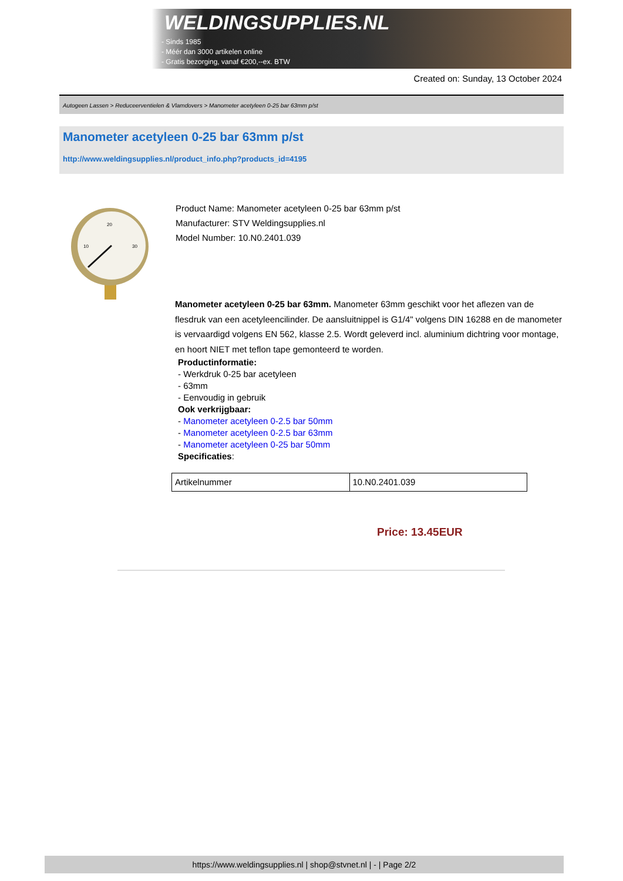WELDINGSUPPLIES.NL
- Sinds 1985
- Méér dan 3000 artikelen online
- Gratis bezorging, vanaf €200,--ex. BTW
Created on: Sunday, 13 October 2024
Autogeen Lassen > Reduceerventielen & Vlamdovers > Manometer acetyleen 0-25 bar 63mm p/st
Manometer acetyleen 0-25 bar 63mm p/st
http://www.weldingsupplies.nl/product_info.php?products_id=4195
20
10
30
Product Name: Manometer acetyleen 0-25 bar 63mm p/st
Manufacturer: STV Weldingsupplies.nl
Model Number: 10.N0.2401.039
Manometer acetyleen 0-25 bar 63mm. Manometer 63mm geschikt voor het aflezen van de flesdruk van een acetyleencilinder. De aansluitnippel is G1/4" volgens DIN 16288 en de manometer is vervaardigd volgens EN 562, klasse 2.5. Wordt geleverd incl. aluminium dichtring voor montage, en hoort NIET met teflon tape gemonteerd te worden.
Productinformatie:
- Werkdruk 0-25 bar acetyleen
- 63mm
- Eenvoudig in gebruik
Ook verkrijgbaar:
- Manometer acetyleen 0-2.5 bar 50mm
- Manometer acetyleen 0-2.5 bar 63mm
- Manometer acetyleen 0-25 bar 50mm
Specificaties:
| Artikelnummer | 10.N0.2401.039 |
Price: 13.45EUR
https://www.weldingsupplies.nl | shop@stvnet.nl | - | Page 2/2